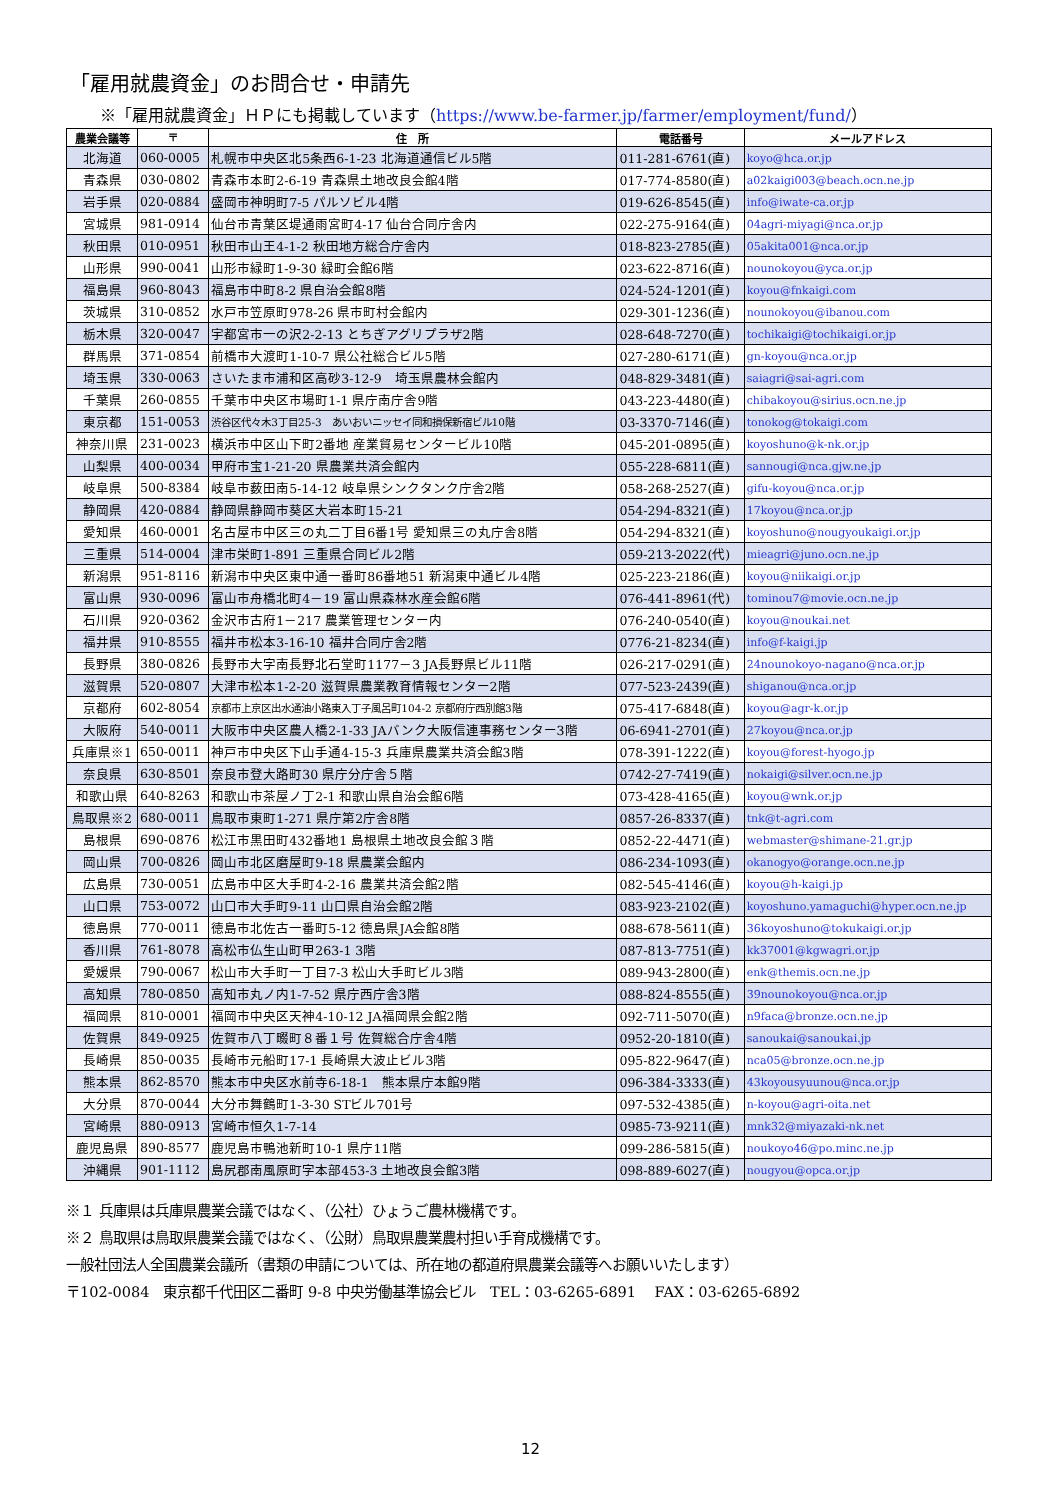「雇用就農資金」のお問合せ・申請先
※「雇用就農資金」ＨＰにも掲載しています（https://www.be-farmer.jp/farmer/employment/fund/）
| 農業会議等 | 〒 | 住 所 | 電話番号 | メールアドレス |
| --- | --- | --- | --- | --- |
| 北海道 | 060-0005 | 札幌市中央区北5条西6-1-23 北海道通信ビル5階 | 011-281-6761(直) | koyo@hca.or.jp |
| 青森県 | 030-0802 | 青森市本町2-6-19 青森県土地改良会館4階 | 017-774-8580(直) | a02kaigi003@beach.ocn.ne.jp |
| 岩手県 | 020-0884 | 盛岡市神明町7-5 パルソビル4階 | 019-626-8545(直) | info@iwate-ca.or.jp |
| 宮城県 | 981-0914 | 仙台市青葉区堤通雨宮町4-17 仙台合同庁舎内 | 022-275-9164(直) | 04agri-miyagi@nca.or.jp |
| 秋田県 | 010-0951 | 秋田市山王4-1-2 秋田地方総合庁舎内 | 018-823-2785(直) | 05akita001@nca.or.jp |
| 山形県 | 990-0041 | 山形市緑町1-9-30 緑町会館6階 | 023-622-8716(直) | nounokoyou@yca.or.jp |
| 福島県 | 960-8043 | 福島市中町8-2 県自治会館8階 | 024-524-1201(直) | koyou@fnkaigi.com |
| 茨城県 | 310-0852 | 水戸市笠原町978-26 県市町村会館内 | 029-301-1236(直) | nounokoyou@ibanou.com |
| 栃木県 | 320-0047 | 宇都宮市一の沢2-2-13 とちぎアグリプラザ2階 | 028-648-7270(直) | tochikaigi@tochikaigi.or.jp |
| 群馬県 | 371-0854 | 前橋市大渡町1-10-7 県公社総合ビル5階 | 027-280-6171(直) | gn-koyou@nca.or.jp |
| 埼玉県 | 330-0063 | さいたま市浦和区高砂3-12-9 埼玉県農林会館内 | 048-829-3481(直) | saiagri@sai-agri.com |
| 千葉県 | 260-0855 | 千葉市中央区市場町1-1 県庁南庁舎9階 | 043-223-4480(直) | chibakoyou@sirius.ocn.ne.jp |
| 東京都 | 151-0053 | 渋谷区代々木3丁目25-3 あいおいニッセイ同和損保新宿ビル10階 | 03-3370-7146(直) | tonokog@tokaigi.com |
| 神奈川県 | 231-0023 | 横浜市中区山下町2番地 産業貿易センタービル10階 | 045-201-0895(直) | koyoshuno@k-nk.or.jp |
| 山梨県 | 400-0034 | 甲府市宝1-21-20 県農業共済会館内 | 055-228-6811(直) | sannougi@nca.gjw.ne.jp |
| 岐阜県 | 500-8384 | 岐阜市薮田南5-14-12 岐阜県シンクタンク庁舎2階 | 058-268-2527(直) | gifu-koyou@nca.or.jp |
| 静岡県 | 420-0884 | 静岡県静岡市葵区大岩本町15-21 | 054-294-8321(直) | 17koyou@nca.or.jp |
| 愛知県 | 460-0001 | 名古屋市中区三の丸二丁目6番1号 愛知県三の丸庁舎8階 | 054-294-8321(直) | koyoshuno@nougyoukaigi.or.jp |
| 三重県 | 514-0004 | 津市栄町1-891 三重県合同ビル2階 | 059-213-2022(代) | mieagri@juno.ocn.ne.jp |
| 新潟県 | 951-8116 | 新潟市中央区東中通一番町86番地51 新潟東中通ビル4階 | 025-223-2186(直) | koyou@niikaigi.or.jp |
| 富山県 | 930-0096 | 富山市舟橋北町4－19 富山県森林水産会館6階 | 076-441-8961(代) | tominou7@movie.ocn.ne.jp |
| 石川県 | 920-0362 | 金沢市古府1－217 農業管理センター内 | 076-240-0540(直) | koyou@noukai.net |
| 福井県 | 910-8555 | 福井市松本3-16-10 福井合同庁舎2階 | 0776-21-8234(直) | info@f-kaigi.jp |
| 長野県 | 380-0826 | 長野市大字南長野北石堂町1177－3 JA長野県ビル11階 | 026-217-0291(直) | 24nounokoyo-nagano@nca.or.jp |
| 滋賀県 | 520-0807 | 大津市松本1-2-20 滋賀県農業教育情報センター2階 | 077-523-2439(直) | shiganou@nca.or.jp |
| 京都府 | 602-8054 | 京都市上京区出水通油小路東入丁子風呂町104-2 京都府庁西別館3階 | 075-417-6848(直) | koyou@agr-k.or.jp |
| 大阪府 | 540-0011 | 大阪市中央区農人橋2-1-33 JAバンク大阪信連事務センター3階 | 06-6941-2701(直) | 27koyou@nca.or.jp |
| 兵庫県※1 | 650-0011 | 神戸市中央区下山手通4-15-3 兵庫県農業共済会館3階 | 078-391-1222(直) | koyou@forest-hyogo.jp |
| 奈良県 | 630-8501 | 奈良市登大路町30 県庁分庁舎５階 | 0742-27-7419(直) | nokaigi@silver.ocn.ne.jp |
| 和歌山県 | 640-8263 | 和歌山市茶屋ノ丁2-1 和歌山県自治会館6階 | 073-428-4165(直) | koyou@wnk.or.jp |
| 鳥取県※2 | 680-0011 | 鳥取市東町1-271 県庁第2庁舎8階 | 0857-26-8337(直) | tnk@t-agri.com |
| 島根県 | 690-0876 | 松江市黒田町432番地1 島根県土地改良会館３階 | 0852-22-4471(直) | webmaster@shimane-21.gr.jp |
| 岡山県 | 700-0826 | 岡山市北区磨屋町9-18 県農業会館内 | 086-234-1093(直) | okanogyo@orange.ocn.ne.jp |
| 広島県 | 730-0051 | 広島市中区大手町4-2-16 農業共済会館2階 | 082-545-4146(直) | koyou@h-kaigi.jp |
| 山口県 | 753-0072 | 山口市大手町9-11 山口県自治会館2階 | 083-923-2102(直) | koyoshuno.yamaguchi@hyper.ocn.ne.jp |
| 徳島県 | 770-0011 | 徳島市北佐古一番町5-12 徳島県JA会館8階 | 088-678-5611(直) | 36koyoshuno@tokukaigi.or.jp |
| 香川県 | 761-8078 | 高松市仏生山町甲263-1 3階 | 087-813-7751(直) | kk37001@kgwagri.or.jp |
| 愛媛県 | 790-0067 | 松山市大手町一丁目7-3 松山大手町ビル3階 | 089-943-2800(直) | enk@themis.ocn.ne.jp |
| 高知県 | 780-0850 | 高知市丸ノ内1-7-52 県庁西庁舎3階 | 088-824-8555(直) | 39nounokoyou@nca.or.jp |
| 福岡県 | 810-0001 | 福岡市中央区天神4-10-12 JA福岡県会館2階 | 092-711-5070(直) | n9faca@bronze.ocn.ne.jp |
| 佐賀県 | 849-0925 | 佐賀市八丁畷町８番１号 佐賀総合庁舎4階 | 0952-20-1810(直) | sanoukai@sanoukai.jp |
| 長崎県 | 850-0035 | 長崎市元船町17-1 長崎県大波止ビル3階 | 095-822-9647(直) | nca05@bronze.ocn.ne.jp |
| 熊本県 | 862-8570 | 熊本市中央区水前寺6-18-1 熊本県庁本館9階 | 096-384-3333(直) | 43koyousyuunou@nca.or.jp |
| 大分県 | 870-0044 | 大分市舞鶴町1-3-30 STビル701号 | 097-532-4385(直) | n-koyou@agri-oita.net |
| 宮崎県 | 880-0913 | 宮崎市恒久1-7-14 | 0985-73-9211(直) | mnk32@miyazaki-nk.net |
| 鹿児島県 | 890-8577 | 鹿児島市鴨池新町10-1 県庁11階 | 099-286-5815(直) | noukoyo46@po.minc.ne.jp |
| 沖縄県 | 901-1112 | 島尻郡南風原町字本部453-3 土地改良会館3階 | 098-889-6027(直) | nougyou@opca.or.jp |
※１ 兵庫県は兵庫県農業会議ではなく、（公社）ひょうご農林機構です。
※２ 鳥取県は鳥取県農業会議ではなく、（公財）鳥取県農業農村担い手育成機構です。
一般社団法人全国農業会議所（書類の申請については、所在地の都道府県農業会議等へお願いいたします）
〒102-0084　東京都千代田区二番町 9-8 中央労働基準協会ビル　TEL：03-6265-6891　 FAX：03-6265-6892
12